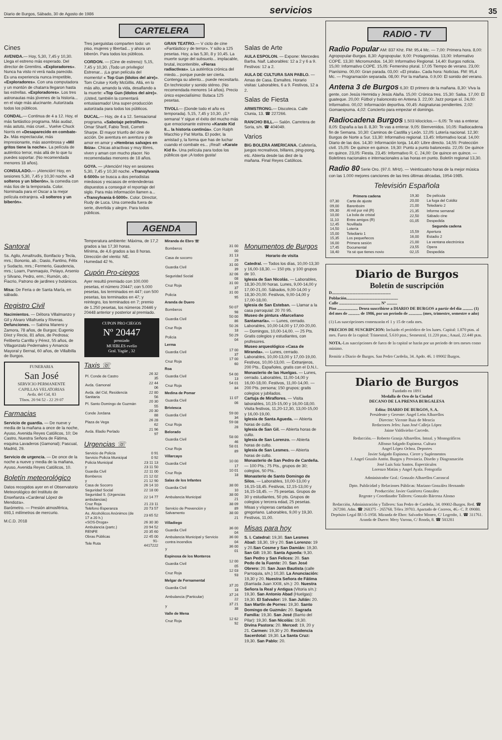Diario de Burgos, Sábado, 30 de Agosto de 1986 servicios 35
CARTELERA
Cines
AVENIDA.— Hoy, 5,30, 7,45 y 10,30. Llega el estreno más esperado. Del director de Gremlins. «Exploradores». Nunca ha visto ni verá nada parecido. Es una experiencia nunca irrepetible, «Exploradores». Con una computadora y un montón de chatarra llegaron hasta las estrellas. «Exploradores». Los tres astronautas más jóvenes de la historia... en el viaje más alucinante. Autorizada todos los públicos.
CONDAL.— Continua de 4 a 12. Hoy, el más fantástico programa. Más audaz, más astuto, más cruel... Vuelve Chuck Norris en «Desaparecido en combate-2». Más espectacular, más impresionante, más asombrosa y «Mil gritos tiene la noche». La película de auténtico terror, más allá de lo que tu puedes soportar. (No recomendada menores 18 años).
CONSULADO.— ¡Atención! Hoy, en sesiones 5,30, 7,45 y 10,30 noche. «3 solteros y un biberón», la comedia con más líos de la temporada. Color. Nominada para el Oscar a la mejor película extranjera. «3 solteros y un biberón».
Tres juerguistas comparten todo: un piso, mujeres y libertad... y ahora un biberón. Para todos los públicos.
CORDON. — (Cine de estreno): 5,15, 7,45 y 10,30. ¡Todo un privilegio! Estrenar... ¡La gran película del momento! « Top Gun (ídolos del aire)». Tom Cruise y Kelly McGillis. Allá, en lo más alto, amando la vida, desafiando a la muerte: «Top Gun (ídolos del aire)». ¡Usted, también la comentará entusiasmado! Una super-producción autorizada para todos los públicos.
DUCAL.— Hoy, de 4 a 12. Sensacional programa. «Sabotaje petrolífero». Omar Sharif, Fabio Testi, Corneli Sharpe. El mayor triunfo del cine de acción. De aventura en aventura y de amor en amor y «Hembras salvajes en Ibiza». Chicas atractivas y muy libres, viven y aman con mucho placer. No recomendadas menores de 18 años.
GOYA. — ¡Atención! Hoy en sesiones 5,30, 7,45 y 10,30 noche. «Transylvania 6-5000» se busca a dos periodistas miedosos y escasos de entendederas dispuestos a conseguir el reportaje del siglo. Para más información llamen a... «Transylvania 6-5000». Color. Director, Rudy de Luca. Una comedia fuera de serie, divertida y alegre. Para todos públicos.
GRAN TEATRO.— V ciclo de cine «Fantástico y de terror». Y sólo a 125 pesetas. Hoy, a las 5,30, 8 y 10,45. La muerte surge del subsuelo... implacable, brutal, incontenible, «Fieras radiactivas». La auténtica crónica del miedo... porque puede ser cierta. Contenga su aliento... puede necesitarlo. En technicolor y sonido stéreo. (No recomendada menores 14 años). Precio único especialísimo: Butaca 125 pesetas.
TIVOLI.— (Donde todo el año es temporada). 5,15, 7,45 y 10,30. ¡3.ª semana! Y sigue el éxito del mucho más que emocionante estreno «Karate Kid II... la historia continúa». Con Ralph Macchio y Pat Morita. El poder, la amistad y, la forma que has de luchar cuando el combate es... ¡Real!: «Karate Kid II». Una película para todos los públicos que ¡A todos gusta!
Salas de Arte
AULA ESPOLON. — Expone: Mercedes Barba. Naif. Laborables: 12 a 2 y 6 a 9. Festivos: 12 a 2.
AULA DE CULTURA SAN PABLO. — Amas de Casa. Esmaltes. Horario visitas: Laborables, 6 a 9. Festivos, 12 a 2.
Salas de Fiesta
ARMSTRONG.— Discoteca. Calle Clunia, 13. ☎ 227266.
RANCHO BILL.— Salón. Carretera de Soria, s/n. ☎ 404049.
Varios
BIG BOLERA AMERICANA. Cafetería, juegos recreativos, billares, ping-pong, etc. Abierta desde las diez de la mañana. Final Reyes Católicos.
AGENDA
Santoral
Ss. Agilo, Amaltrudis, Bonifacio y Tecla, mrs.; Bononio, ab.; Dasio, Fantino, Félix y Sudacto, mrs.; Fermerio, Gaudencia, mrs.; Loarn, Panmaquio, Pelayo, Arsenio y Silvano, Pedro, erm.; Rumón, ob.; Fiacrio, Patrono de jardines y botánicos.
Misa: De Feria o de Santa María, en sábado.
Registro Civil
Nacimientos. — Débora Villalmanzo y Gil y Alvaro Villafruela y Riveras.
Defunciones. — Sabina Manero y Zamora, 78 años, de Burgos; Eugenio Díez y Recio, 81 años, de Pedrosa; Feliberto Carrillo y Pérez, 55 años, de Villagonzalo Pedernales y Amancio Mayoral y Bernal, 60 años, de Villalbilla de Burgos.
FUNERARIA
San José
SERVICIO PERMANENTE
CAPILLAS VELATORIAS
Avda. del Cid, 83
Tfnos. 20 94 52 - 22 29 07
Farmacias
Servicio de guardia. — De nueve y media de la mañana a once de la noche, Ayuso, Avenida Reyes Católicos, 10; De Castro, Nuestra Señora de Fátima, esquina Lavaderos (Gamonal); Pascual, Madrid, 29.
Servicio de urgencia. — De once de la noche a nueve y media de la mañana, Ayuso, Avenida Reyes Católicos, 10.
Boletín meteorológico
Datos recogidos ayer en el Observatorio Meteorológico del Instituto de Enseñanza «Cardenal López de Mendoza».
Barómetro. — Presión atmosférica, 693,1 milímetros de mercurio.
M.C.D. 2018
Temperatura ambiente: Máxima, de 17,2 grados a las 17,30 horas.
Mínima, de 4,6 grados a las 8 horas.
Dirección del viento: NE.
Humedad 42 %.
Cupón Pro-ciegos
Ayer resultó premiado con 100.000 pesetas, el número 20447; con 5.000 pesetas, los terminados en 447; con 500 pesetas, los terminados en 47; y reintegro, los terminados en 7; premio de 1.250 pesetas, los números 20446 y 20448 anterior y posterior al premiado.
CUPON PRO CIEGOS
Nº 20447
premiado
MUEBLES evelio
Gral. Yagüe , 32
Taxis ☏
| Pl. Conde de Castro | 26 32 35 |
| Avda. Gamonal | 22 44 06 |
| Avda. del Cid, Residencia Sanitaria | 22 80 56 |
| Pl. Santo Domingo de Guzmán | 20 30 55 |
| Conde Jordana | 20 30 88 |
| Plaza de Vega | 26 28 62 |
| Avda. Eladio Perlado | 21 96 97 |
Urgencias ☏
| Servicio de Policía | 0 91 |
| Servicio Policía Municipal | 0 92 |
| Policía Municipal | 23 11 13 |
| y | 23 11 50 |
| Guardia Civil | 22 11 00 |
| Bomberos | 21 12 02 |
| y | 21 12 90 |
| Casa de Socorro | 26 14 10 |
| Seguridad Social | 22 18 00 |
| Seguridad S. (Urgencias ambulancias) | 22 14 77 |
| Cruz Roja | 21 23 11 |
| Teléfono Esperanza | 20 73 57 |
| As. Alcohólicos Anónimos (de 17 a 20 h.) | 23 65 52 |
| «SOS-Droga» | 26 30 30 |
| Ambulancia (partc.) | 20 94 52 |
| RENFE | 20 35 60 |
| Obras Públicas | 22 45 00 |
| Tele Ruta | 91-4417222 |
| Miranda de Ebro ☏ | |
| --- | --- |
| Bomberos | 31 00 00 |
| Casa de socorro | 31 13 29 |
| Guardia Civil | 31 00 39 |
| Seguridad Social | 32 06 08 |
| Cruz Roja | 31 00 37 |
| Policía | 31 00 95 |
| Aranda de Duero | |
| Bomberos | 50 07 98 |
| Guardia Civil | 50 00 86 |
| Cruz Roja | 50 26 18 |
| Policía | 50 29 04 |
| Lerma | |
| Guardia Civil | 17 00 37 |
| Cruz Roja | 17 00 60 |
| Roa | |
| Guardia Civil | 54 00 13 |
| Cruz Roja | 54 01 84 |
| Medina de Pomar | |
| Guardia Civil | 11 07 06 |
| Briviesca | |
| Guardia Civil | 59 00 34 |
| Cruz Roja | 59 08 28 |
| Belorado | |
| Guardia Civil | 58 00 46 |
| Cruz Roja | 58 01 89 |
| Villarcayo | |
| Guardia Civil | 10 00 17 |
| Cruz Roja | 10 01 18 |
| Salas de los Infantes | |
| Guardia Civil | 38 00 10 |
| Ambulancia Municipal | 38 00 21 |
| Servicio de Prevención y Salvamento | 38 09 89 38 00 21 |
| Villadiego | |
| Guardia Civil | 36 00 04 |
| Ambulancia Municipal y Servicio contra incendios | 36 00 04 |
| y | 36 00 01 |
| Espinosa de los Monteros | |
| Guardia Civil | 12 00 05 |
| Cruz Roja | 12 03 93 |
| Melgar de Fernamental | |
| Guardia Civil | 37 20 18 |
| Ambulancia (Particular) | 37 24 22 |
| y | 37 21 38 |
| Valle de Mena | |
| Cruz Roja | 12 62 92 |
Monumentos de Burgos
Horario de visita
Catedral. — Todos los días, 10,00-13,30 y 16,00-18,30. — 150 pts. y 100 grupos de 10.
Iglesia de San Nicolás. — Laborables, 18,30-20,00 horas. Lunes, 9,00-14,00 y 17,00-21,00. Sábados, 9,00-14,00 y 18,30-20,00. Festivos, 9,00-14,00 y 17,00-18,00.
Iglesia de San Esteban. — Llamar a la casa parroquial: 20 70 95.
Museo de pintura «Marceliano Santamaría». — Lunes, cerrado. Laborables, 10,00-14,00 y 17,00-20,00. — Domingos, 10,00-14,00. — 25 Pts. Gratis colegios y estudiantes, con profesores.
Museo arqueológico «Casa de Miranda». — Lunes, cerrado. Laborables, 10,00-13,00 y 17,00-19,00. Festivos, 10,00-13,00. — Extranjeros, 200 Pts.. Españoles, gratis con el D.N.I..
Monasterio de las Huelgas. — Lunes, cerrado. Laborables, 11,00-14,00 y 16,00-18,00. Festivos, 11,00-14,00. — 200 Pts. persona; 150 grupos; gratis colegios y jubilados.
Cartuja de Miraflores. — Visita laborables, 10,15-15,00 y 16,00-18,00. Visita festivos, 11,20-12,30, 13,00-15,00 y 16,00-19,00.
Iglesia de Santa Agueda. — Abierta horas de culto.
Iglesia de San Gil. — Abierta horas de culto.
Iglesia de San Lorenzo. — Abierta horas de culto.
Iglesia de San Lesmes. — Abierta horas de culto.
Monasterio de San Pedro de Cardeña. — 100 Pts.; 75 Pts., grupos de 30; colegios, 50 Pts..
Monasterio de Santo Domingo de Silos. — Laborables, 10,00-13,00 y 16,15-18,45. Festivos, 12,15-13,00 y 16,15-18,45. — 75 pesetas. Grupos de 30 y estudiantes, 50 pts. Grupos de colegios y tercera edad, 25 pesetas. Misas y vísperas cantadas en gregoriano. Laborables, 9,00 y 19,30. Festivos, 11,00.
Misas para hoy
S. I. Catedral: 19,30. San Lesmes Abad: 18,30, 19 y 20. San Lorenzo: 19 y 20.San Cosme y San Damián: 19,30. San Gil: 19,30. Santa Agueda: 9,30. San Pedro y San Felices: 20. San Pedo de la Fuente: 20. San José Obrero: 20. San Juan Bautista (calle Parroquia, s/n.) 10,30. La Anunciación: 19,30 y 20. Nuestra Señora de Fátima (Barriada Juan XXIII, s/n.): 20. Nuestra Señora la Real y Antigua (Vitoria s/n.): 19,30. San Antonio Abad (Huelgas): 19,30. El Salvador: 19. San Julián: 20. San Martín de Porres: 19,30. Santo Domingo de Guzmán: 20. Sagrada Familia: 19,30. San José (Barrio del Pilar): 19,30. San Nicolás: 19,30. Divina Pastora: 20. Merced: 19, 20 y 21. Carmen: 19,30 y 20. Residencia Sacerdotal: 19,30. La Santa Cruz: 19,30. San Pablo: 20.
RADIO - TV
Radio Popular AM: 837 Khz. FM: 95,4 Mc. — 7,00: Primera hora. 8,00: Agropopular-Burgos. 8,30: Agropopular. 9,00: Protagonistas. 13,00: Informativo COPE. 13,30: Micromundos. 14,30: Informativo Regional. 14,40: Burgos noticia. 15,00: Informativo COPE. 15,05: Femenino plural. 17,05 Tiempo de verano. 23,00: Pianísimo. 00,00: Gran parada. 03,00: «El pirata». Cada hora: Noticias. FM: 95,4 Mc. — Programación separada. 08,00: Por la mañana. 0.9,00: El sonido del verano.
Antena 3 de Burgos 6,30: El primero de la mañana. 8,30: Viva la gente, con Jesús Hermida y Jesús Alaña. 15,00: Crónica tres. 15,30: Salsa. 17,00: El guateque. 20,00: Fútbol y baloncesto en Antena 3. 22,00: Jazz porque sí. 24,00: Informativo. 00,02: Información deportiva. 00,45: Asignaturas pendientes. 2,02: Gomaespuma. 4,02: Concierto para empezar el domingo.
Radiocadena Burgos 1.503 kilociclos.— 6,05: Te vas a enterar. 8,05: España a las 8. 8,30: Te vas a enterar. 9,05: Bienvenidos. 10,05: Radiocadena fin de Semana. 10,30: Caminos de Castilla y León. 12,05: Lotería nacional. 12,30: Burgos de Norte a Sur. 13,30: Informativo regional. 13,45: Informativo local. 14,00: Diario de las dos. 14,30: Información lonja. 14,40: Libre directo. 14,55: Protección civil. 15,05: De quince en quince. 19,30: Punto a punto baloncesto. 22,05: De quince en quince. 23,05: Fiesta. 23,45: Informativo R. C. 24,00: De quince en quince. — Boletines nacionales e internacionales a las horas en punto. Boletín regional 13,30.
Radio 80 Serie Oro. (97.0. MHz). — Veinticuatro horas de la mejor música con las 1.000 mejores canciones de las tres últimas décadas, 1954-1985.
Televisión Española
| Primera cadena | |
| --- | --- |
| 07,30 | Carta de ajuste |
| 09,00 | Barenboim |
| 09,30 | Al mil por mil (R) |
| 10,00 | La bola de cristal |
| 11,10 | Entre amigos (R) |
| 12,45 | Novillada |
| 14,50 | Lotería |
| 15,00 | Telediario 1 |
| 15,35 | Los pequeñecos |
| 16,00 | Primera sesión |
| 17,45 | Documental |
| 18,40 | Ya sé que tienes novio |
| 19,30 | De película |
| 20,00 | La fuga del Colditz |
| 21,00 | Telediario 2 |
| 21,35 | Informe semanal |
| 22,50 | Sábado cine |
| 01,05 | Despedida |
| Segunda cadena | |
| 15,59 | Apertura |
| 16,00 | Estadio 2 |
| 21,00 | La ventana electrónica |
| 23,55 | Opera |
| 02,15 | Despedida |
Diario de Burgos
Boletín de suscripción
D.........................................................
Población..................................................
Calle ........................................ Nº ..........
Piso .................... Desea suscribirse a DIARIO DE BURGOS a partir del día .......... (1) del mes de ........... de 1986, por un periodo de ............. (mes, trimestre, semestre o año)
(1) Las suscripciones comenzarán el 1 y 15 de cada mes.
PRECIOS DE SUSCRIPCION: Incluido el periódico de los lunes. Capital: 1.870 ptas. al mes. Fuera de la capital: Trimestral, 5.610 ptas.; Semestral, 11.220 ptas.; Anual, 22.440 ptas.
NOTA.-Las suscripciones de fuera de la capital se harán por un periodo de tres meses como mínimo.
Remitir a Diario de Burgos. San Pedro Cardeña, 34. Apdo. 46. 1 09002 Burgos.
Diario de Burgos
Fundado en 1891
Medalla de Oro de la Ciudad
DECANO DE LA PRENSA BURGALESA
Edita: DIARIO DE BURGOS, S. A.
Presidente y Gerente: Angel León Albarellos
Director: Vicente Ruiz de Mencía
Redactores Jefes: Juan José Calleja López
Jaime Valdivielso Carcedo.
Redacción.— Roberto Granja Albarellos. Intnal. y Monográficos
Alfonso Salgado Espinosa. Cultura
Angel López Ochoa. Deportes
Javier Salgado Espinosa. Cierre y Suplementos
J. Angel Gozalo Antón. Burgos y Provincia. Diseño y Diagramación
José Luis Saiz Santos. Espectáculos
Lorenzo Matías y Angel Ayala. Fotografía
Administrador Gral.: Gonzalo Albarellos Carrascal
Dpto. Publicidad y Relaciones Públicas: Mariano González Hernando
Producción: Javier Gutiérrez González
Regente y Coordinador Talleres: Gonzalo Bárcena Alonso
Redacción, Administración y Talleres: San Pedro de Cardeña, 34. 09002-Burgos. Red. ☎ 267280. Adm. ☎ 268375 - 265768. Télex 39703. Apartado de Correos, 46.- C. P. 09080. Depósito Legal BU-5-1958. Miranda de Ebro: Salvador Moneo, C/ Logroño, 1. ☎ 311761. Aranda de Duero: Mery Varona, C/ Ronda, 8. ☎ 503281